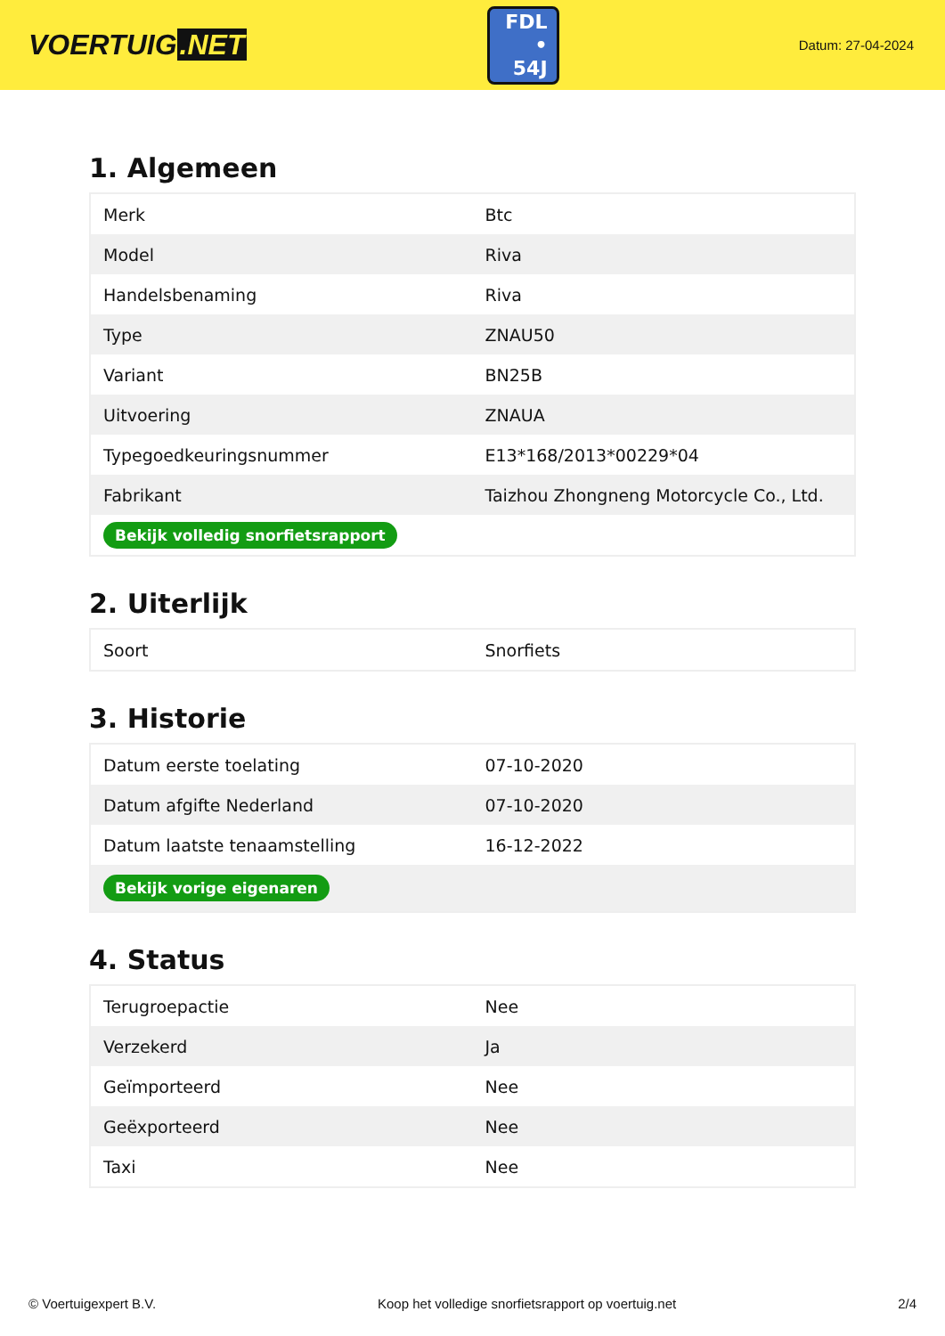VOERTUIG.NET
FDL
• 54J
Datum: 27-04-2024
1. Algemeen
| Merk | Btc |
| Model | Riva |
| Handelsbenaming | Riva |
| Type | ZNAU50 |
| Variant | BN25B |
| Uitvoering | ZNAUA |
| Typegoedkeuringsnummer | E13*168/2013*00229*04 |
| Fabrikant | Taizhou Zhongneng Motorcycle Co., Ltd. |
| Bekijk volledig snorfietsrapport | |
2. Uiterlijk
| Soort | Snorfiets |
3. Historie
| Datum eerste toelating | 07-10-2020 |
| Datum afgifte Nederland | 07-10-2020 |
| Datum laatste tenaamstelling | 16-12-2022 |
| Bekijk vorige eigenaren | |
4. Status
| Terugroepactie | Nee |
| Verzekerd | Ja |
| Geïmporteerd | Nee |
| Geëxporteerd | Nee |
| Taxi | Nee |
© Voertuigexpert B.V. Koop het volledige snorfietsrapport op voertuig.net 2/4